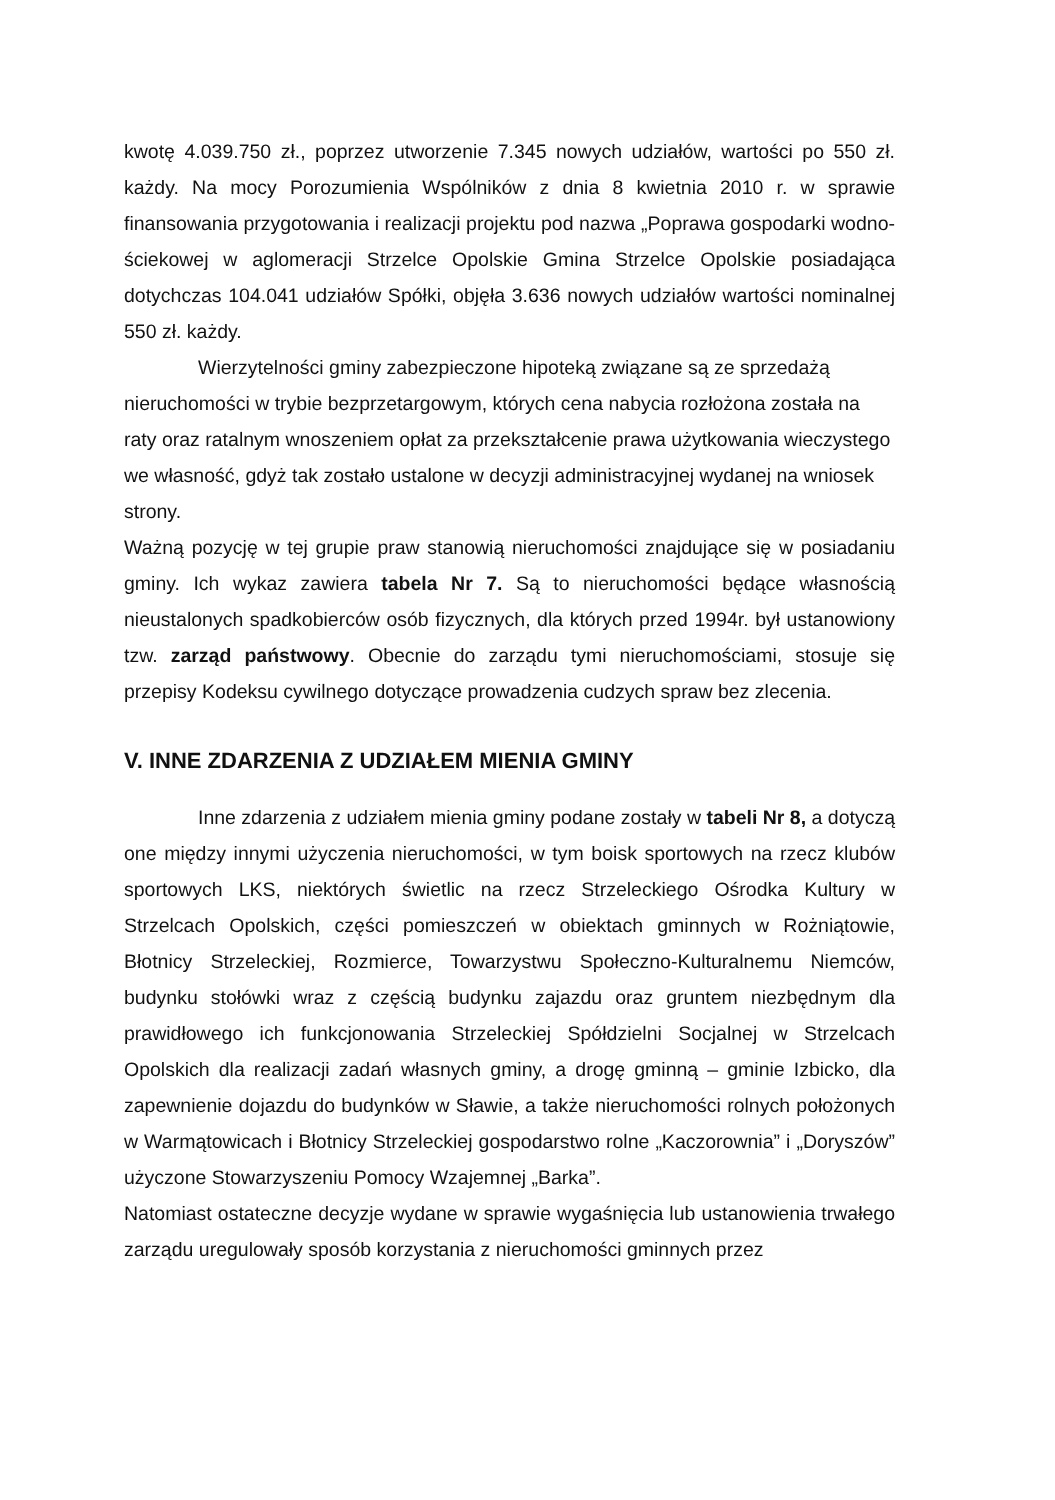kwotę 4.039.750 zł., poprzez utworzenie 7.345 nowych udziałów, wartości po 550 zł. każdy. Na mocy Porozumienia Wspólników z dnia 8 kwietnia 2010 r. w sprawie finansowania przygotowania i realizacji projektu pod nazwa „Poprawa gospodarki wodno-ściekowej w aglomeracji Strzelce Opolskie Gmina Strzelce Opolskie posiadająca dotychczas 104.041 udziałów Spółki, objęła 3.636 nowych udziałów wartości nominalnej 550 zł. każdy.
Wierzytelności gminy zabezpieczone hipoteką związane są ze sprzedażą nieruchomości w trybie bezprzetargowym, których cena nabycia rozłożona została na raty oraz ratalnym wnoszeniem opłat za przekształcenie prawa użytkowania wieczystego we własność, gdyż tak zostało ustalone w decyzji administracyjnej wydanej na wniosek strony.
Ważną pozycję w tej grupie praw stanowią nieruchomości znajdujące się w posiadaniu gminy. Ich wykaz zawiera tabela Nr 7. Są to nieruchomości będące własnością nieustalonych spadkobierców osób fizycznych, dla których przed 1994r. był ustanowiony tzw. zarząd państwowy. Obecnie do zarządu tymi nieruchomościami, stosuje się przepisy Kodeksu cywilnego dotyczące prowadzenia cudzych spraw bez zlecenia.
V. INNE ZDARZENIA Z UDZIAŁEM MIENIA GMINY
Inne zdarzenia z udziałem mienia gminy podane zostały w tabeli Nr 8, a dotyczą one między innymi użyczenia nieruchomości, w tym boisk sportowych na rzecz klubów sportowych LKS, niektórych świetlic na rzecz Strzeleckiego Ośrodka Kultury w Strzelcach Opolskich, części pomieszczeń w obiektach gminnych w Rożniątowie, Błotnicy Strzeleckiej, Rozmierce, Towarzystwu Społeczno-Kulturalnemu Niemców, budynku stołówki wraz z częścią budynku zajazdu oraz gruntem niezbędnym dla prawidłowego ich funkcjonowania Strzeleckiej Spółdzielni Socjalnej w Strzelcach Opolskich dla realizacji zadań własnych gminy, a drogę gminną – gminie Izbicko, dla zapewnienie dojazdu do budynków w Sławie, a także nieruchomości rolnych położonych w Warmątowicach i Błotnicy Strzeleckiej gospodarstwo rolne „Kaczorownia” i „Doryszów” użyczone Stowarzyszeniu Pomocy Wzajemnej „Barka”.
Natomiast ostateczne decyzje wydane w sprawie wygaśnięcia lub ustanowienia trwałego zarządu uregulowały sposób korzystania z nieruchomości gminnych przez